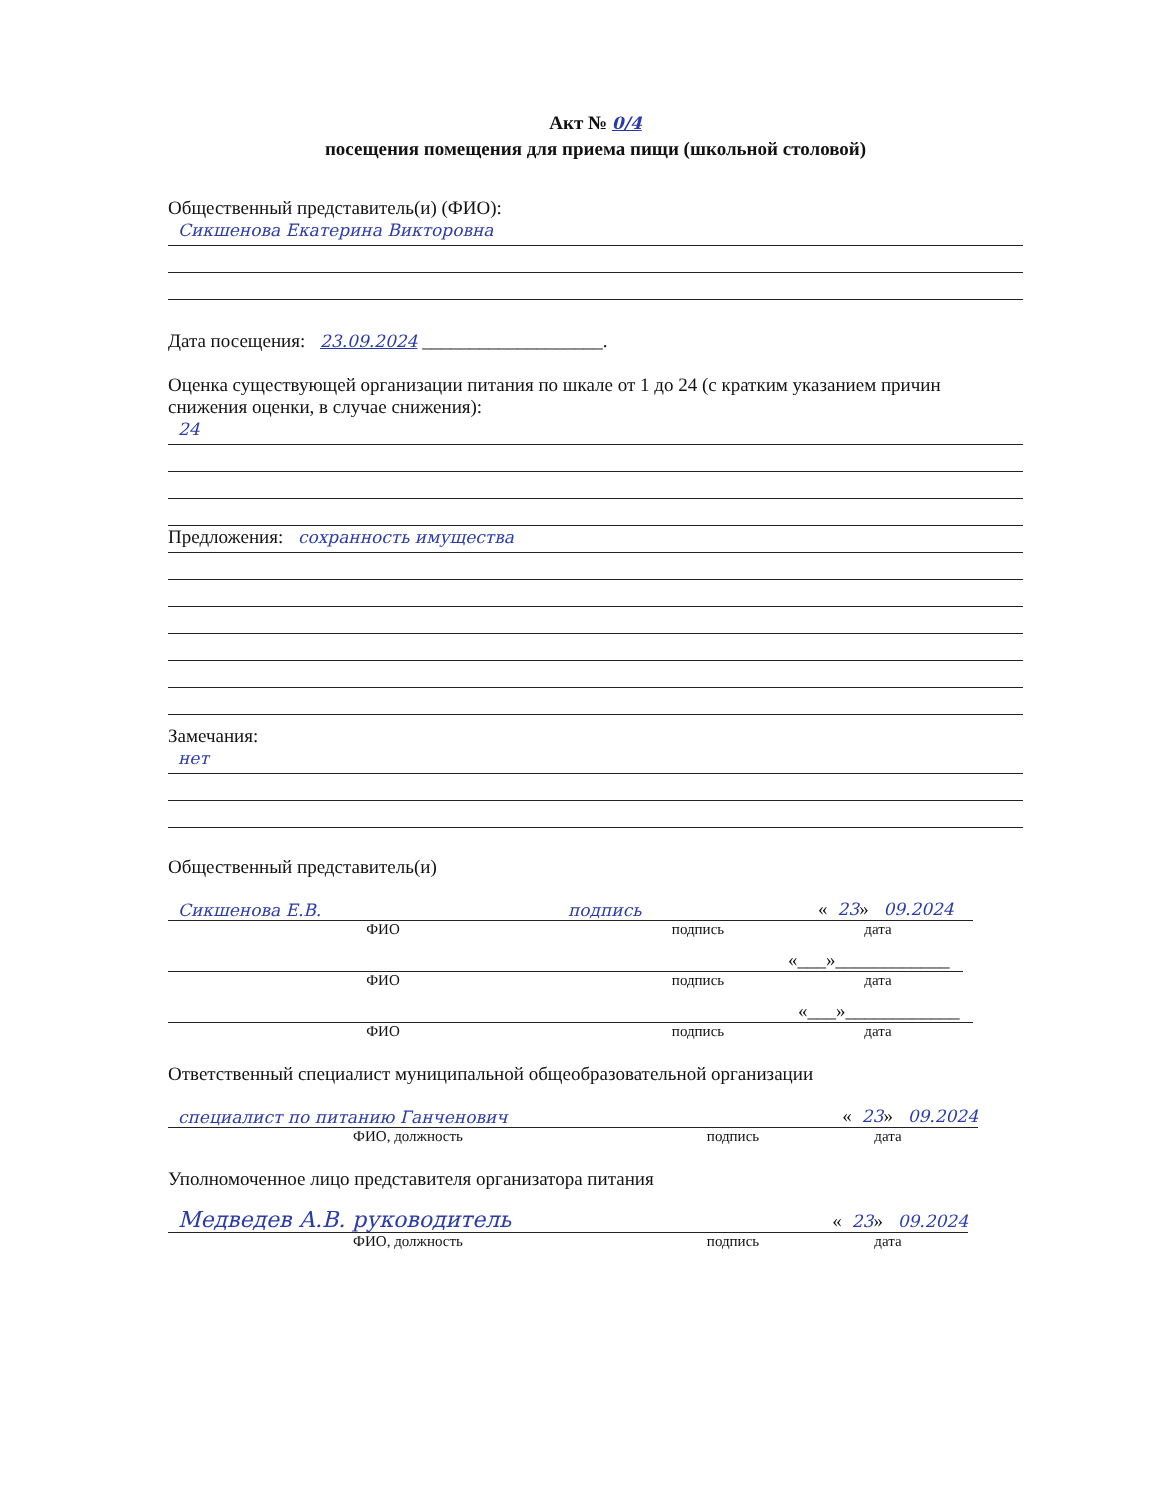Акт № 0/4
посещения помещения для приема пищи (школьной столовой)
Общественный представитель(и) (ФИО):
Сикшенова Екатерина Викторовна
Дата посещения: 23.09.2024 ___________________.
Оценка существующей организации питания по шкале от 1 до 24 (с кратким указанием причин снижения оценки, в случае снижения):
24
Предложения: сохранность имущества
Замечания:
нет
Общественный представитель(и)
Сикшенова Е.В. подпись « 23» 09.2024
ФИО подпись дата
«___»____________
ФИО подпись дата
«___»____________
ФИО подпись дата
Ответственный специалист муниципальной общеобразовательной организации
специалист по питанию Ганченович « 23» 09.2024
ФИО, должность подпись дата
Уполномоченное лицо представителя организатора питания
Медведев А.В. руководитель « 23» 09.2024
ФИО, должность подпись дата